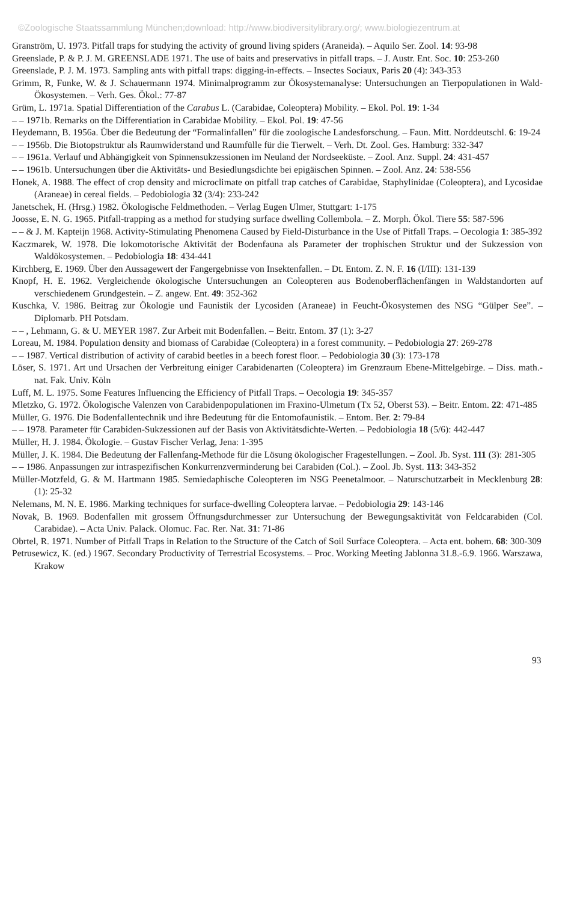©Zoologische Staatssammlung München;download: http://www.biodiversitylibrary.org/; www.biologiezentrum.at
Granström, U. 1973. Pitfall traps for studying the activity of ground living spiders (Araneida). – Aquilo Ser. Zool. 14: 93-98
Greenslade, P. & P. J. M. GREENSLADE 1971. The use of baits and preservativs in pitfall traps. – J. Austr. Ent. Soc. 10: 253-260
Greenslade, P. J. M. 1973. Sampling ants with pitfall traps: digging-in-effects. – Insectes Sociaux, Paris 20 (4): 343-353
Grimm, R, Funke, W. & J. Schauermann 1974. Minimalprogramm zur Ökosystemanalyse: Untersuchungen an Tierpopulationen in Wald-Ökosystemen. – Verh. Ges. Ökol.: 77-87
Grüm, L. 1971a. Spatial Differentiation of the Carabus L. (Carabidae, Coleoptera) Mobility. – Ekol. Pol. 19: 1-34
– – 1971b. Remarks on the Differentiation in Carabidae Mobility. – Ekol. Pol. 19: 47-56
Heydemann, B. 1956a. Über die Bedeutung der “Formalinfallen” für die zoologische Landesforschung. – Faun. Mitt. Norddeutschl. 6: 19-24
– – 1956b. Die Biotopstruktur als Raumwiderstand und Raumfülle für die Tierwelt. – Verh. Dt. Zool. Ges. Hamburg: 332-347
– – 1961a. Verlauf und Abhängigkeit von Spinnensukzessionen im Neuland der Nordseeküste. – Zool. Anz. Suppl. 24: 431-457
– – 1961b. Untersuchungen über die Aktivitäts- und Besiedlungsdichte bei epigäischen Spinnen. – Zool. Anz. 24: 538-556
Honek, A. 1988. The effect of crop density and microclimate on pitfall trap catches of Carabidae, Staphylinidae (Coleoptera), and Lycosidae (Araneae) in cereal fields. – Pedobiologia 32 (3/4): 233-242
Janetschek, H. (Hrsg.) 1982. Ökologische Feldmethoden. – Verlag Eugen Ulmer, Stuttgart: 1-175
Joosse, E. N. G. 1965. Pitfall-trapping as a method for studying surface dwelling Collembola. – Z. Morph. Ökol. Tiere 55: 587-596
– – & J. M. Kapteijn 1968. Activity-Stimulating Phenomena Caused by Field-Disturbance in the Use of Pitfall Traps. – Oecologia 1: 385-392
Kaczmarek, W. 1978. Die lokomotorische Aktivität der Bodenfauna als Parameter der trophischen Struktur und der Sukzession von Waldökosystemen. – Pedobiologia 18: 434-441
Kirchberg, E. 1969. Über den Aussagewert der Fangergebnisse von Insektenfallen. – Dt. Entom. Z. N. F. 16 (I/III): 131-139
Knopf, H. E. 1962. Vergleichende ökologische Untersuchungen an Coleopteren aus Bodenoberflächenfängen in Waldstandorten auf verschiedenem Grundgestein. – Z. angew. Ent. 49: 352-362
Kuschka, V. 1986. Beitrag zur Ökologie und Faunistik der Lycosiden (Araneae) in Feucht-Ökosystemen des NSG “Gülper See”. – Diplomarb. PH Potsdam.
– – , Lehmann, G. & U. MEYER 1987. Zur Arbeit mit Bodenfallen. – Beitr. Entom. 37 (1): 3-27
Loreau, M. 1984. Population density and biomass of Carabidae (Coleoptera) in a forest community. – Pedobiologia 27: 269-278
– – 1987. Vertical distribution of activity of carabid beetles in a beech forest floor. – Pedobiologia 30 (3): 173-178
Löser, S. 1971. Art und Ursachen der Verbreitung einiger Carabidenarten (Coleoptera) im Grenzraum Ebene-Mittelgebirge. – Diss. math.-nat. Fak. Univ. Köln
Luff, M. L. 1975. Some Features Influencing the Efficiency of Pitfall Traps. – Oecologia 19: 345-357
Mletzko, G. 1972. Ökologische Valenzen von Carabidenpopulationen im Fraxino-Ulmetum (Tx 52, Oberst 53). – Beitr. Entom. 22: 471-485
Müller, G. 1976. Die Bodenfallentechnik und ihre Bedeutung für die Entomofaunistik. – Entom. Ber. 2: 79-84
– – 1978. Parameter für Carabiden-Sukzessionen auf der Basis von Aktivitätsdichte-Werten. – Pedobiologia 18 (5/6): 442-447
Müller, H. J. 1984. Ökologie. – Gustav Fischer Verlag, Jena: 1-395
Müller, J. K. 1984. Die Bedeutung der Fallenfang-Methode für die Lösung ökologischer Fragestellungen. – Zool. Jb. Syst. 111 (3): 281-305
– – 1986. Anpassungen zur intraspezifischen Konkurrenzverminderung bei Carabiden (Col.). – Zool. Jb. Syst. 113: 343-352
Müller-Motzfeld, G. & M. Hartmann 1985. Semiedaphische Coleopteren im NSG Peenetalmoor. – Naturschutzarbeit in Mecklenburg 28: (1): 25-32
Nelemans, M. N. E. 1986. Marking techniques for surface-dwelling Coleoptera larvae. – Pedobiologia 29: 143-146
Novak, B. 1969. Bodenfallen mit grossem Öffnungsdurchmesser zur Untersuchung der Bewegungsaktivität von Feldcarabiden (Col. Carabidae). – Acta Univ. Palack. Olomuc. Fac. Rer. Nat. 31: 71-86
Obrtel, R. 1971. Number of Pitfall Traps in Relation to the Structure of the Catch of Soil Surface Coleoptera. – Acta ent. bohem. 68: 300-309
Petrusewicz, K. (ed.) 1967. Secondary Productivity of Terrestrial Ecosystems. – Proc. Working Meeting Jablonna 31.8.-6.9. 1966. Warszawa, Krakow
93